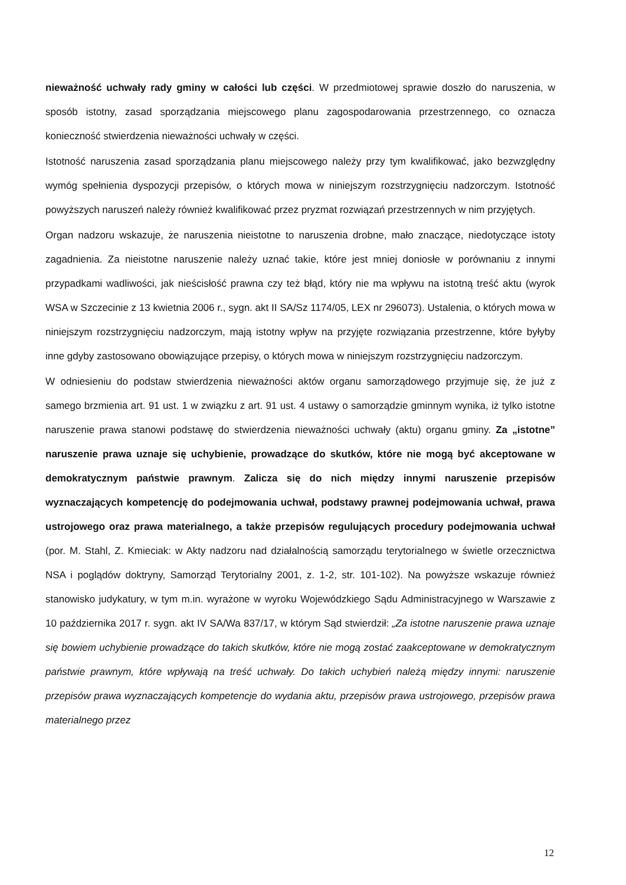nieważność uchwały rady gminy w całości lub części. W przedmiotowej sprawie doszło do naruszenia, w sposób istotny, zasad sporządzania miejscowego planu zagospodarowania przestrzennego, co oznacza konieczność stwierdzenia nieważności uchwały w części.
Istotność naruszenia zasad sporządzania planu miejscowego należy przy tym kwalifikować, jako bezwzględny wymóg spełnienia dyspozycji przepisów, o których mowa w niniejszym rozstrzygnięciu nadzorczym. Istotność powyższych naruszeń należy również kwalifikować przez pryzmat rozwiązań przestrzennych w nim przyjętych.
Organ nadzoru wskazuje, że naruszenia nieistotne to naruszenia drobne, mało znaczące, niedotyczące istoty zagadnienia. Za nieistotne naruszenie należy uznać takie, które jest mniej doniosłe w porównaniu z innymi przypadkami wadliwości, jak nieścisłość prawna czy też błąd, który nie ma wpływu na istotną treść aktu (wyrok WSA w Szczecinie z 13 kwietnia 2006 r., sygn. akt II SA/Sz 1174/05, LEX nr 296073). Ustalenia, o których mowa w niniejszym rozstrzygnięciu nadzorczym, mają istotny wpływ na przyjęte rozwiązania przestrzenne, które byłyby inne gdyby zastosowano obowiązujące przepisy, o których mowa w niniejszym rozstrzygnięciu nadzorczym.
W odniesieniu do podstaw stwierdzenia nieważności aktów organu samorządowego przyjmuje się, że już z samego brzmienia art. 91 ust. 1 w związku z art. 91 ust. 4 ustawy o samorządzie gminnym wynika, iż tylko istotne naruszenie prawa stanowi podstawę do stwierdzenia nieważności uchwały (aktu) organu gminy. Za „istotne” naruszenie prawa uznaje się uchybienie, prowadzące do skutków, które nie mogą być akceptowane w demokratycznym państwie prawnym. Zalicza się do nich między innymi naruszenie przepisów wyznaczających kompetencję do podejmowania uchwał, podstawy prawnej podejmowania uchwał, prawa ustrojowego oraz prawa materialnego, a także przepisów regulujących procedury podejmowania uchwał (por. M. Stahl, Z. Kmieciak: w Akty nadzoru nad działalnością samorządu terytorialnego w świetle orzecznictwa NSA i poglądów doktryny, Samorząd Terytorialny 2001, z. 1-2, str. 101-102). Na powyższe wskazuje również stanowisko judykatury, w tym m.in. wyrażone w wyroku Wojewódzkiego Sądu Administracyjnego w Warszawie z 10 października 2017 r. sygn. akt IV SA/Wa 837/17, w którym Sąd stwierdził: „Za istotne naruszenie prawa uznaje się bowiem uchybienie prowadzące do takich skutków, które nie mogą zostać zaakceptowane w demokratycznym państwie prawnym, które wpływają na treść uchwały. Do takich uchybień należą między innymi: naruszenie przepisów prawa wyznaczających kompetencje do wydania aktu, przepisów prawa ustrojowego, przepisów prawa materialnego przez
12